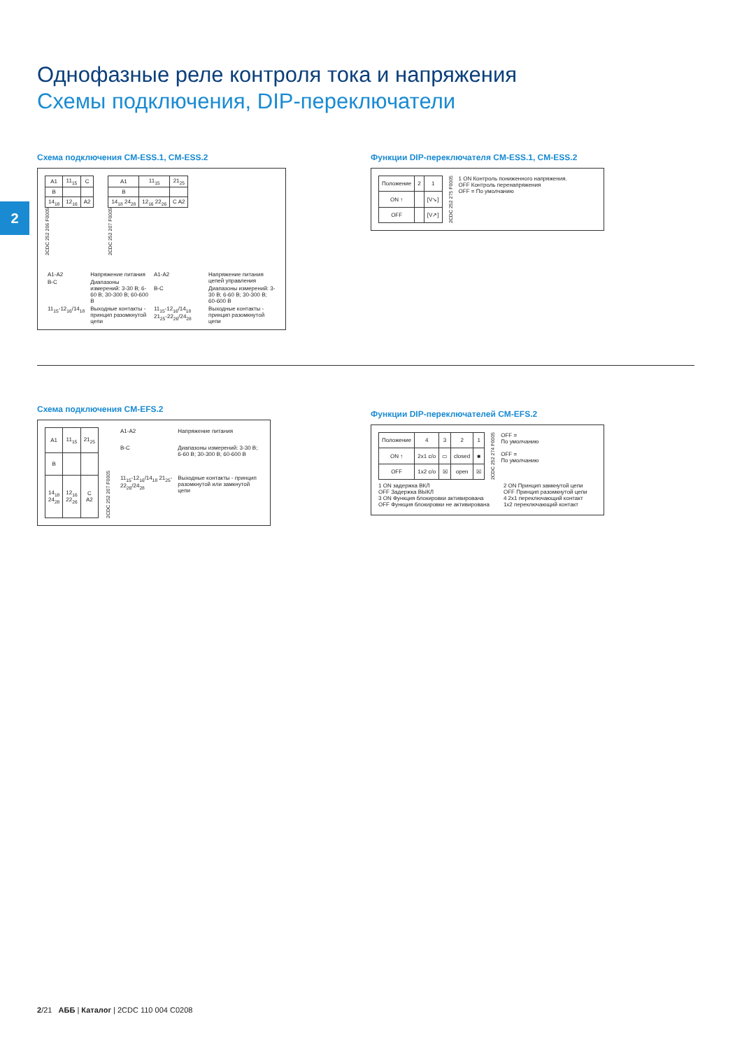Однофазные реле контроля тока и напряжения
Схемы подключения, DIP-переключатели
2
Схема подключения CM-ESS.1, CM-ESS.2
| A1 | 11<sub>15</sub> | C |
| B | | |
| 14<sub>18</sub> | 12<sub>16</sub> | A2 |
2CDC 252 206 F0005
| A1 | 11<sub>15</sub> | 21<sub>25</sub> |
| B | | |
| 14<sub>18</sub> 24<sub>28</sub> | 12<sub>16</sub> 22<sub>26</sub> | C A2 |
2CDC 252 207 F0005
| A1-A2 | Напряжение питания |
| B-C | Диапазоны измерений: 3-30 В; 6-60 В; 30-300 В; 60-600 В |
| 11<sub>15</sub>-12<sub>16</sub>/14<sub>18</sub> | Выходные контакты - принцип разомкнутой цепи |
| A1-A2 | Напряжение питания цепей управления |
| B-C | Диапазоны измерений: 3-30 В; 6-60 В; 30-300 В; 60-600 В |
| 11<sub>15</sub>-12<sub>16</sub>/14<sub>18</sub> 21<sub>25</sub>-22<sub>26</sub>/24<sub>28</sub> | Выходные контакты - принцип разомкнутой цепи |
Функции DIP-переключателя CM-ESS.1, CM-ESS.2
| Положение | 2 | 1 |
| ON ↑ | | [V↘] |
| OFF | | [V↗] |
2CDC 252 275 F0005
1 ON Контроль пониженного напряжения.
OFF Контроль перенапряжения
OFF = По умолчанию
Схема подключения CM-EFS.2
| A1 | 11<sub>15</sub> | 21<sub>25</sub> |
| B | | |
| 14<sub>18</sub> 24<sub>28</sub> | 12<sub>16</sub> 22<sub>26</sub> | C A2 |
2CDC 252 207 F0005
| A1-A2 | Напряжение питания |
| B-C | Диапазоны измерений: 3-30 В; 6-60 В; 30-300 В; 60-600 В |
| 11<sub>15</sub>-12<sub>16</sub>/14<sub>18</sub> 21<sub>25</sub>-22<sub>26</sub>/24<sub>28</sub> | Выходные контакты - принцип разомкнутой или замкнутой цепи |
Функции DIP-переключателей CM-EFS.2
| Положение | 4 | 3 | 2 | 1 |
| ON ↑ | 2x1 c/o | ▭ | closed | ■ |
| OFF | 1x2 c/o | ☒ | open | ☒ |
2CDC 252 274 F0005
OFF =
По умолчанию
OFF =
По умолчанию
1 ON задержка ВКЛ
OFF Задержка ВЫКЛ
3 ON Функция блокировки активирована
OFF Функция блокировки не активирована
2 ON Принцип замкнутой цепи
OFF Принцип разомкнутой цепи
4 2x1 переключающий контакт
1x2 переключающий контакт
2/21 АББ | Каталог | 2CDC 110 004 C0208